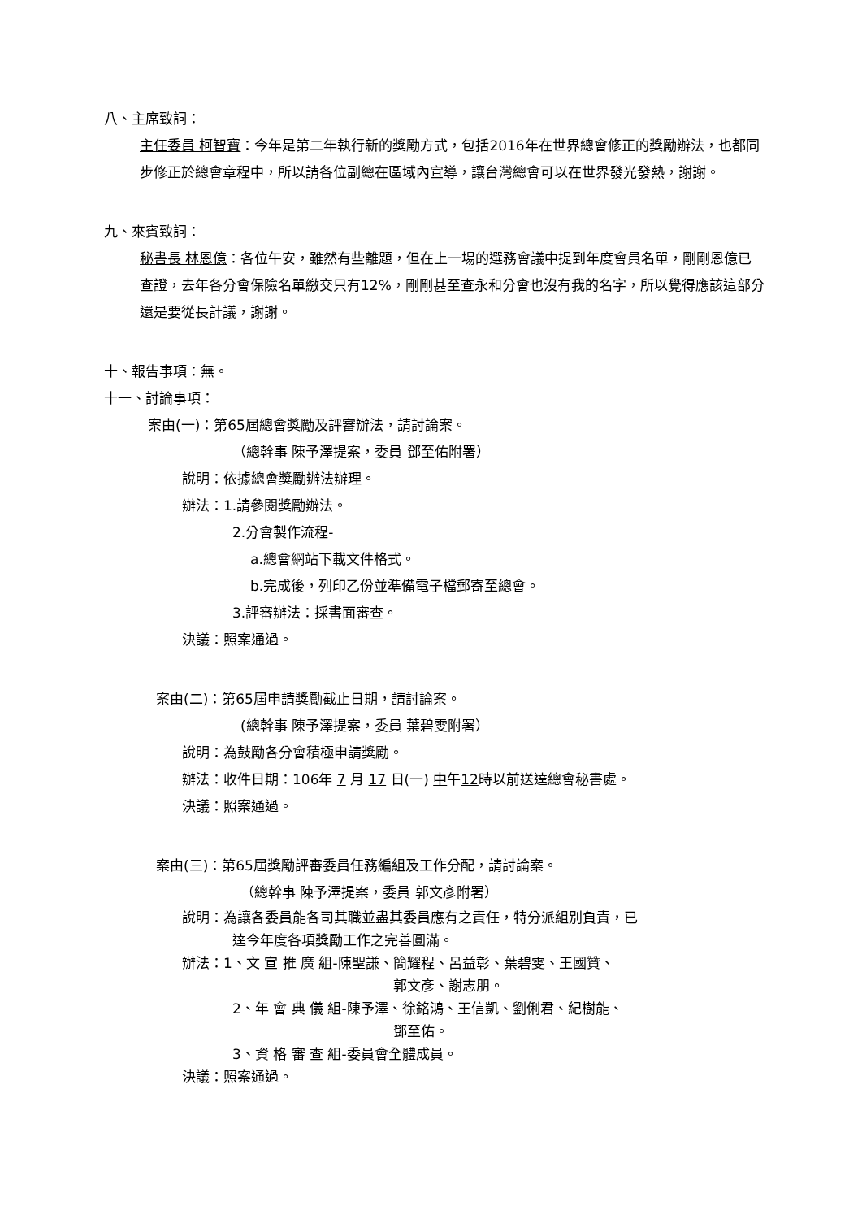八、主席致詞：
主任委員 柯智寶：今年是第二年執行新的獎勵方式，包括2016年在世界總會修正的獎勵辦法，也都同步修正於總會章程中，所以請各位副總在區域內宣導，讓台灣總會可以在世界發光發熱，謝謝。
九、來賓致詞：
秘書長 林恩億：各位午安，雖然有些離題，但在上一場的選務會議中提到年度會員名單，剛剛恩億已查證，去年各分會保險名單繳交只有12%，剛剛甚至查永和分會也沒有我的名字，所以覺得應該這部分還是要從長計議，謝謝。
十、報告事項：無。
十一、討論事項：
案由(一)：第65屆總會獎勵及評審辦法，請討論案。
（總幹事 陳予澤提案，委員 鄧至佑附署）
說明：依據總會獎勵辦法辦理。
辦法：1.請參閱獎勵辦法。
2.分會製作流程-
a.總會網站下載文件格式。
b.完成後，列印乙份並準備電子檔郵寄至總會。
3.評審辦法：採書面審查。
決議：照案通過。
案由(二)：第65屆申請獎勵截止日期，請討論案。
(總幹事 陳予澤提案，委員 葉碧雯附署）
說明：為鼓勵各分會積極申請獎勵。
辦法：收件日期：106年 7 月 17 日(一) 中午12時以前送達總會秘書處。
決議：照案通過。
案由(三)：第65屆獎勵評審委員任務編組及工作分配，請討論案。
（總幹事 陳予澤提案，委員 郭文彥附署）
說明：為讓各委員能各司其職並盡其委員應有之責任，特分派組別負責，已
達今年度各項獎勵工作之完善圓滿。
辦法：1、文 宣 推 廣 組-陳聖謙、簡耀程、呂益彰、葉碧雯、王國贊、
郭文彥、謝志朋。
2、年 會 典 儀 組-陳予澤、徐銘鴻、王信凱、劉俐君、紀樹能、
鄧至佑。
3、資 格 審 查 組-委員會全體成員。
決議：照案通過。